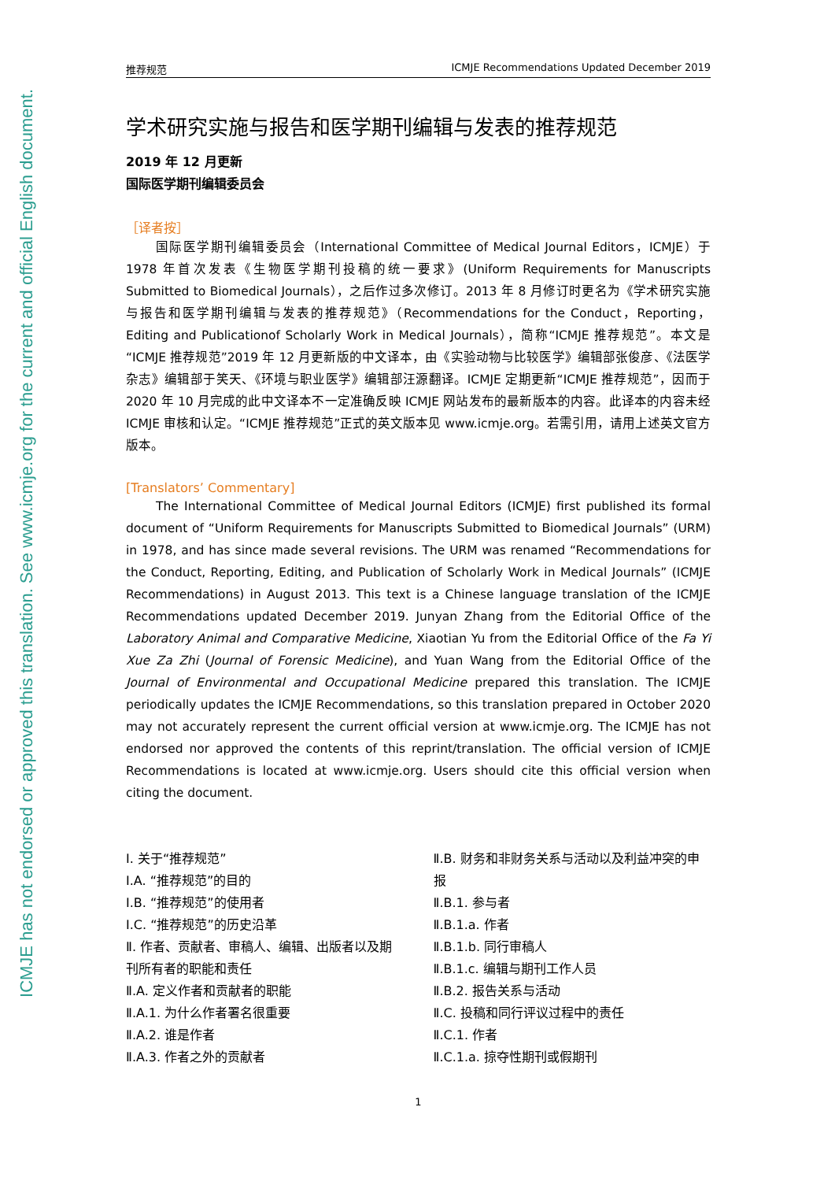ICMJE has not endorsed or approved this translation. See www.icmje.org for the current and official English document.
推荐规范 ICMJE Recommendations Updated December 2019
学术研究实施与报告和医学期刊编辑与发表的推荐规范
2019 年 12 月更新
国际医学期刊编辑委员会
［译者按］
国际医学期刊编辑委员会（International Committee of Medical Journal Editors，ICMJE）于 1978 年首次发表《生物医学期刊投稿的统一要求》(Uniform Requirements for Manuscripts Submitted to Biomedical Journals），之后作过多次修订。2013 年 8 月修订时更名为《学术研究实施与报告和医学期刊编辑与发表的推荐规范》（Recommendations for the Conduct，Reporting，Editing and Publicationof Scholarly Work in Medical Journals），简称“ICMJE 推荐规范”。本文是“ICMJE 推荐规范”2019 年 12 月更新版的中文译本，由《实验动物与比较医学》编辑部张俊彦、《法医学杂志》编辑部于笑天、《环境与职业医学》编辑部汪源翻译。ICMJE 定期更新“ICMJE 推荐规范”，因而于 2020 年 10 月完成的此中文译本不一定准确反映 ICMJE 网站发布的最新版本的内容。此译本的内容未经 ICMJE 审核和认定。“ICMJE 推荐规范”正式的英文版本见 www.icmje.org。若需引用，请用上述英文官方版本。
[Translators’ Commentary]
The International Committee of Medical Journal Editors (ICMJE) first published its formal document of “Uniform Requirements for Manuscripts Submitted to Biomedical Journals” (URM) in 1978, and has since made several revisions. The URM was renamed “Recommendations for the Conduct, Reporting, Editing, and Publication of Scholarly Work in Medical Journals” (ICMJE Recommendations) in August 2013. This text is a Chinese language translation of the ICMJE Recommendations updated December 2019. Junyan Zhang from the Editorial Office of the Laboratory Animal and Comparative Medicine, Xiaotian Yu from the Editorial Office of the Fa Yi Xue Za Zhi (Journal of Forensic Medicine), and Yuan Wang from the Editorial Office of the Journal of Environmental and Occupational Medicine prepared this translation. The ICMJE periodically updates the ICMJE Recommendations, so this translation prepared in October 2020 may not accurately represent the current official version at www.icmje.org. The ICMJE has not endorsed nor approved the contents of this reprint/translation. The official version of ICMJE Recommendations is located at www.icmje.org. Users should cite this official version when citing the document.
Ⅰ. 关于“推荐规范”
Ⅰ.A. “推荐规范”的目的
Ⅰ.B. “推荐规范”的使用者
Ⅰ.C. “推荐规范”的历史沿革
Ⅱ. 作者、贡献者、审稿人、编辑、出版者以及期刊所有者的职能和责任
Ⅱ.A. 定义作者和贡献者的职能
Ⅱ.A.1. 为什么作者署名很重要
Ⅱ.A.2. 谁是作者
Ⅱ.A.3. 作者之外的贡献者
Ⅱ.B. 财务和非财务关系与活动以及利益冲突的申报
Ⅱ.B.1. 参与者
Ⅱ.B.1.a. 作者
Ⅱ.B.1.b. 同行审稿人
Ⅱ.B.1.c. 编辑与期刊工作人员
Ⅱ.B.2. 报告关系与活动
Ⅱ.C. 投稿和同行评议过程中的责任
Ⅱ.C.1. 作者
Ⅱ.C.1.a. 掠夺性期刊或假期刊
1